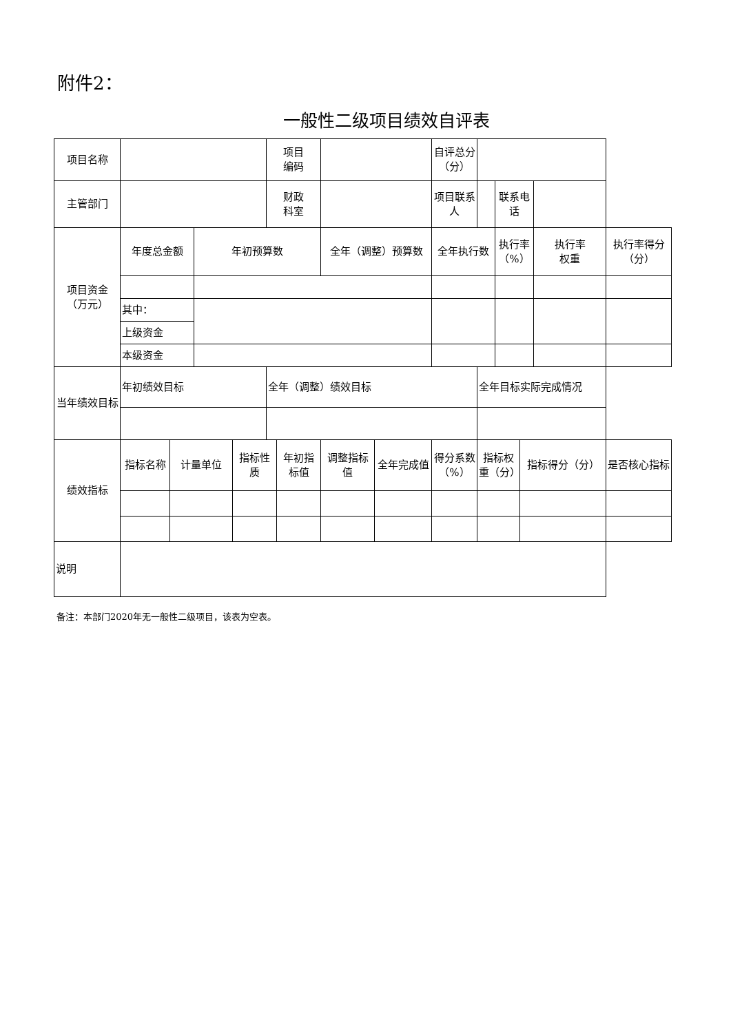附件2：
一般性二级项目绩效自评表
| 项目名称 | | | | | 项目 编码 | | | | 自评总分 （分） | | | | | |
| 主管部门 | | | | | 财政 科室 | | | | 项目联系 人 | | 联系电话 | | | |
| 项目资金 （万元） | 年度总金额 | | 年初预算数 | | | | 全年（调整）预算数 | | 全年执行数 | | 执行率 （%） | | 执行率 权重 | 执行率得分（分） |
| | 其中： | | | | | | | | | | | | | |
| | 上级资金 | | | | | | | | | | | | | |
| | 本级资金 | | | | | | | | | | | | | |
| 当年绩效目标 | 年初绩效目标 | | | | 全年（调整）绩效目标 | | | | | 全年目标实际完成情况 | | | | |
| 绩效指标 | 指标名称 | 计量单位 | | 指标性质 | | 年初指标值 | 调整指标值 | 全年完成值 | 得分系数（%） | 指标权重（分） | | 指标得分（分） | | 是否核心指标 |
| 说明 | | | | | | | | | | | | | | |
备注：本部门2020年无一般性二级项目，该表为空表。